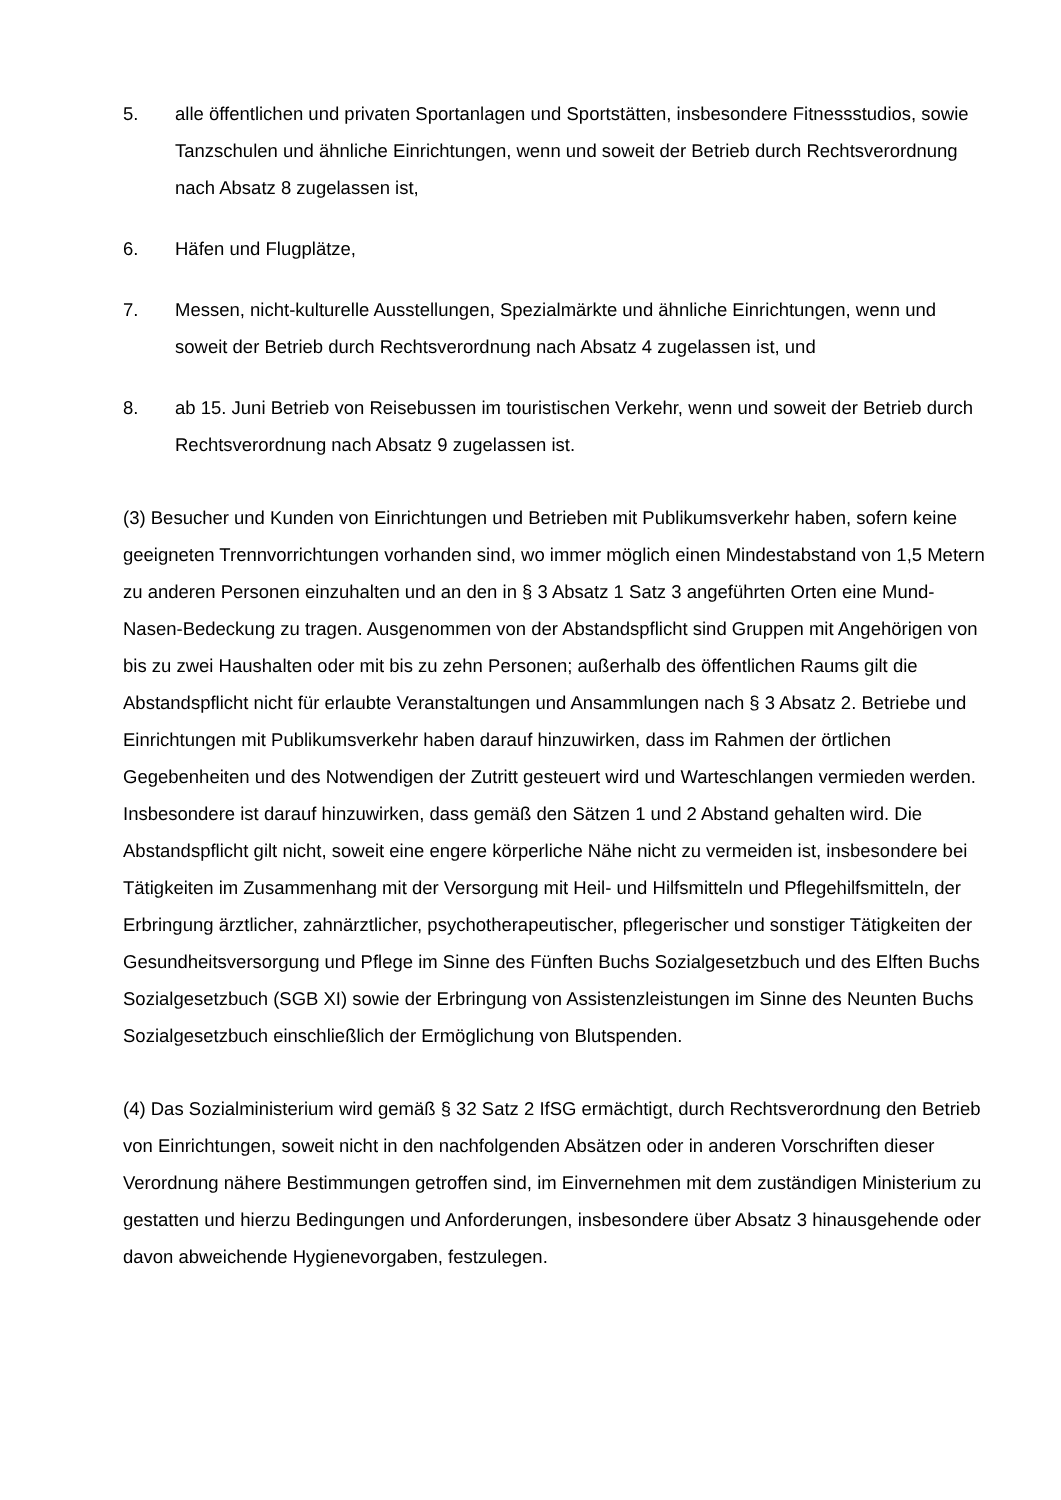5. alle öffentlichen und privaten Sportanlagen und Sportstätten, insbesondere Fitness­studios, sowie Tanzschulen und ähnliche Einrichtungen, wenn und soweit der Betrieb durch Rechtsverordnung nach Absatz 8 zugelassen ist,
6. Häfen und Flugplätze,
7. Messen, nicht-kulturelle Ausstellungen, Spezialmärkte und ähnliche Einrichtungen, wenn und soweit der Betrieb durch Rechtsverordnung nach Absatz 4 zugelassen ist, und
8. ab 15. Juni Betrieb von Reisebussen im touristischen Verkehr, wenn und soweit der Betrieb durch Rechtsverordnung nach Absatz 9 zugelassen ist.
(3) Besucher und Kunden von Einrichtungen und Betrieben mit Publikumsverkehr haben, sofern keine geeigneten Trennvorrichtungen vorhanden sind, wo immer möglich einen Mindestabstand von 1,5 Metern zu anderen Personen einzuhalten und an den in § 3 Absatz 1 Satz 3 angeführten Orten eine Mund-Nasen-Bedeckung zu tragen. Ausgenommen von der Abstandspflicht sind Gruppen mit Angehörigen von bis zu zwei Haushalten oder mit bis zu zehn Personen; außerhalb des öffentlichen Raums gilt die Abstandspflicht nicht für erlaubte Veranstaltungen und Ansammlungen nach § 3 Absatz 2. Betriebe und Einrichtungen mit Publikumsverkehr haben darauf hinzuwirken, dass im Rahmen der örtlichen Gegebenheiten und des Notwendigen der Zutritt gesteuert wird und Warteschlangen vermieden werden. Insbesondere ist darauf hinzuwirken, dass gemäß den Sätzen 1 und 2 Abstand gehalten wird. Die Abstandspflicht gilt nicht, soweit eine engere körperliche Nähe nicht zu vermeiden ist, insbesondere bei Tätigkeiten im Zusammenhang mit der Versorgung mit Heil- und Hilfsmitteln und Pflegehilfsmitteln, der Erbringung ärztlicher, zahnärztlicher, psychotherapeutischer, pflegerischer und sonstiger Tätigkeiten der Gesundheitsversorgung und Pflege im Sinne des Fünften Buchs Sozialgesetzbuch und des Elften Buchs Sozialgesetzbuch (SGB XI) sowie der Erbringung von Assistenzleistungen im Sinne des Neunten Buchs Sozialgesetzbuch einschließlich der Ermöglichung von Blutspenden.
(4) Das Sozialministerium wird gemäß § 32 Satz 2 IfSG ermächtigt, durch Rechtsverordnung den Betrieb von Einrichtungen, soweit nicht in den nachfolgenden Absätzen oder in anderen Vorschriften dieser Verordnung nähere Bestimmungen getroffen sind, im Einvernehmen mit dem zuständigen Ministerium zu gestatten und hierzu Bedingungen und Anforderungen, insbesondere über Absatz 3 hinausgehende oder davon abweichende Hygienevorgaben, festzulegen.